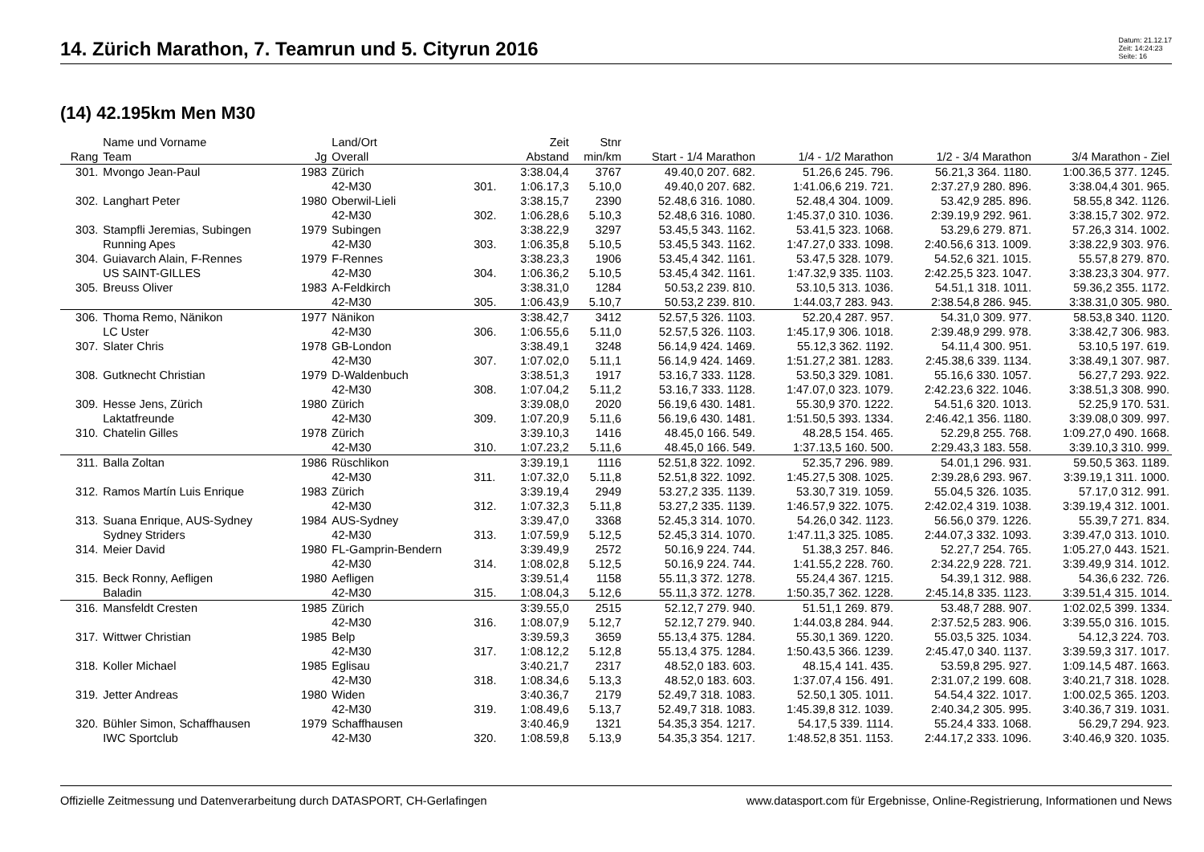14. Zürich Marathon, 7. Teamrun und 5. Cityrun 2016
Datum: 21.12.17
Zeit: 14:24:23
Seite: 16
(14) 42.195km Men M30
| Rang | Name und Vorname Team | Jg | Land/Ort Overall | | Zeit Abstand | Stnr min/km | Start - 1/4 Marathon | 1/4 - 1/2 Marathon | 1/2 - 3/4 Marathon | 3/4 Marathon - Ziel |
| --- | --- | --- | --- | --- | --- | --- | --- | --- | --- | --- |
| 301. | Mvongo Jean-Paul | 1983 | Zürich | | 3:38.04,4 | 3767 | 49.40,0 207. 682. | 51.26,6 245. 796. | 56.21,3 364. 1180. | 1:00.36,5 377. 1245. |
| | | | 42-M30 | 301. | 1:06.17,3 | 5.10,0 | 49.40,0 207. 682. | 1:41.06,6 219. 721. | 2:37.27,9 280. 896. | 3:38.04,4 301. 965. |
| 302. | Langhart Peter | 1980 | Oberwil-Lieli | | 3:38.15,7 | 2390 | 52.48,6 316. 1080. | 52.48,4 304. 1009. | 53.42,9 285. 896. | 58.55,8 342. 1126. |
| | | | 42-M30 | 302. | 1:06.28,6 | 5.10,3 | 52.48,6 316. 1080. | 1:45.37,0 310. 1036. | 2:39.19,9 292. 961. | 3:38.15,7 302. 972. |
| 303. | Stampfli Jeremias, Subingen | 1979 | Subingen | | 3:38.22,9 | 3297 | 53.45,5 343. 1162. | 53.41,5 323. 1068. | 53.29,6 279. 871. | 57.26,3 314. 1002. |
| | Running Apes | | 42-M30 | 303. | 1:06.35,8 | 5.10,5 | 53.45,5 343. 1162. | 1:47.27,0 333. 1098. | 2:40.56,6 313. 1009. | 3:38.22,9 303. 976. |
| 304. | Guiavarch Alain, F-Rennes | 1979 | F-Rennes | | 3:38.23,3 | 1906 | 53.45,4 342. 1161. | 53.47,5 328. 1079. | 54.52,6 321. 1015. | 55.57,8 279. 870. |
| | US SAINT-GILLES | | 42-M30 | 304. | 1:06.36,2 | 5.10,5 | 53.45,4 342. 1161. | 1:47.32,9 335. 1103. | 2:42.25,5 323. 1047. | 3:38.23,3 304. 977. |
| 305. | Breuss Oliver | 1983 | A-Feldkirch | | 3:38.31,0 | 1284 | 50.53,2 239. 810. | 53.10,5 313. 1036. | 54.51,1 318. 1011. | 59.36,2 355. 1172. |
| | | | 42-M30 | 305. | 1:06.43,9 | 5.10,7 | 50.53,2 239. 810. | 1:44.03,7 283. 943. | 2:38.54,8 286. 945. | 3:38.31,0 305. 980. |
| 306. | Thoma Remo, Nänikon | 1977 | Nänikon | | 3:38.42,7 | 3412 | 52.57,5 326. 1103. | 52.20,4 287. 957. | 54.31,0 309. 977. | 58.53,8 340. 1120. |
| | LC Uster | | 42-M30 | 306. | 1:06.55,6 | 5.11,0 | 52.57,5 326. 1103. | 1:45.17,9 306. 1018. | 2:39.48,9 299. 978. | 3:38.42,7 306. 983. |
| 307. | Slater Chris | 1978 | GB-London | | 3:38.49,1 | 3248 | 56.14,9 424. 1469. | 55.12,3 362. 1192. | 54.11,4 300. 951. | 53.10,5 197. 619. |
| | | | 42-M30 | 307. | 1:07.02,0 | 5.11,1 | 56.14,9 424. 1469. | 1:51.27,2 381. 1283. | 2:45.38,6 339. 1134. | 3:38.49,1 307. 987. |
| 308. | Gutknecht Christian | 1979 | D-Waldenbuch | | 3:38.51,3 | 1917 | 53.16,7 333. 1128. | 53.50,3 329. 1081. | 55.16,6 330. 1057. | 56.27,7 293. 922. |
| | | | 42-M30 | 308. | 1:07.04,2 | 5.11,2 | 53.16,7 333. 1128. | 1:47.07,0 323. 1079. | 2:42.23,6 322. 1046. | 3:38.51,3 308. 990. |
| 309. | Hesse Jens, Zürich | 1980 | Zürich | | 3:39.08,0 | 2020 | 56.19,6 430. 1481. | 55.30,9 370. 1222. | 54.51,6 320. 1013. | 52.25,9 170. 531. |
| | Laktatfreunde | | 42-M30 | 309. | 1:07.20,9 | 5.11,6 | 56.19,6 430. 1481. | 1:51.50,5 393. 1334. | 2:46.42,1 356. 1180. | 3:39.08,0 309. 997. |
| 310. | Chatelin Gilles | 1978 | Zürich | | 3:39.10,3 | 1416 | 48.45,0 166. 549. | 48.28,5 154. 465. | 52.29,8 255. 768. | 1:09.27,0 490. 1668. |
| | | | 42-M30 | 310. | 1:07.23,2 | 5.11,6 | 48.45,0 166. 549. | 1:37.13,5 160. 500. | 2:29.43,3 183. 558. | 3:39.10,3 310. 999. |
| 311. | Balla Zoltan | 1986 | Rüschlikon | | 3:39.19,1 | 1116 | 52.51,8 322. 1092. | 52.35,7 296. 989. | 54.01,1 296. 931. | 59.50,5 363. 1189. |
| | | | 42-M30 | 311. | 1:07.32,0 | 5.11,8 | 52.51,8 322. 1092. | 1:45.27,5 308. 1025. | 2:39.28,6 293. 967. | 3:39.19,1 311. 1000. |
| 312. | Ramos Martín Luis Enrique | 1983 | Zürich | | 3:39.19,4 | 2949 | 53.27,2 335. 1139. | 53.30,7 319. 1059. | 55.04,5 326. 1035. | 57.17,0 312. 991. |
| | | | 42-M30 | 312. | 1:07.32,3 | 5.11,8 | 53.27,2 335. 1139. | 1:46.57,9 322. 1075. | 2:42.02,4 319. 1038. | 3:39.19,4 312. 1001. |
| 313. | Suana Enrique, AUS-Sydney | 1984 | AUS-Sydney | | 3:39.47,0 | 3368 | 52.45,3 314. 1070. | 54.26,0 342. 1123. | 56.56,0 379. 1226. | 55.39,7 271. 834. |
| | Sydney Striders | | 42-M30 | 313. | 1:07.59,9 | 5.12,5 | 52.45,3 314. 1070. | 1:47.11,3 325. 1085. | 2:44.07,3 332. 1093. | 3:39.47,0 313. 1010. |
| 314. | Meier David | 1980 | FL-Gamprin-Bendern | | 3:39.49,9 | 2572 | 50.16,9 224. 744. | 51.38,3 257. 846. | 52.27,7 254. 765. | 1:05.27,0 443. 1521. |
| | | | 42-M30 | 314. | 1:08.02,8 | 5.12,5 | 50.16,9 224. 744. | 1:41.55,2 228. 760. | 2:34.22,9 228. 721. | 3:39.49,9 314. 1012. |
| 315. | Beck Ronny, Aefligen | 1980 | Aefligen | | 3:39.51,4 | 1158 | 55.11,3 372. 1278. | 55.24,4 367. 1215. | 54.39,1 312. 988. | 54.36,6 232. 726. |
| | Baladin | | 42-M30 | 315. | 1:08.04,3 | 5.12,6 | 55.11,3 372. 1278. | 1:50.35,7 362. 1228. | 2:45.14,8 335. 1123. | 3:39.51,4 315. 1014. |
| 316. | Mansfeldt Cresten | 1985 | Zürich | | 3:39.55,0 | 2515 | 52.12,7 279. 940. | 51.51,1 269. 879. | 53.48,7 288. 907. | 1:02.02,5 399. 1334. |
| | | | 42-M30 | 316. | 1:08.07,9 | 5.12,7 | 52.12,7 279. 940. | 1:44.03,8 284. 944. | 2:37.52,5 283. 906. | 3:39.55,0 316. 1015. |
| 317. | Wittwer Christian | 1985 | Belp | | 3:39.59,3 | 3659 | 55.13,4 375. 1284. | 55.30,1 369. 1220. | 55.03,5 325. 1034. | 54.12,3 224. 703. |
| | | | 42-M30 | 317. | 1:08.12,2 | 5.12,8 | 55.13,4 375. 1284. | 1:50.43,5 366. 1239. | 2:45.47,0 340. 1137. | 3:39.59,3 317. 1017. |
| 318. | Koller Michael | 1985 | Eglisau | | 3:40.21,7 | 2317 | 48.52,0 183. 603. | 48.15,4 141. 435. | 53.59,8 295. 927. | 1:09.14,5 487. 1663. |
| | | | 42-M30 | 318. | 1:08.34,6 | 5.13,3 | 48.52,0 183. 603. | 1:37.07,4 156. 491. | 2:31.07,2 199. 608. | 3:40.21,7 318. 1028. |
| 319. | Jetter Andreas | 1980 | Widen | | 3:40.36,7 | 2179 | 52.49,7 318. 1083. | 52.50,1 305. 1011. | 54.54,4 322. 1017. | 1:00.02,5 365. 1203. |
| | | | 42-M30 | 319. | 1:08.49,6 | 5.13,7 | 52.49,7 318. 1083. | 1:45.39,8 312. 1039. | 2:40.34,2 305. 995. | 3:40.36,7 319. 1031. |
| 320. | Bühler Simon, Schaffhausen | 1979 | Schaffhausen | | 3:40.46,9 | 1321 | 54.35,3 354. 1217. | 54.17,5 339. 1114. | 55.24,4 333. 1068. | 56.29,7 294. 923. |
| | IWC Sportclub | | 42-M30 | 320. | 1:08.59,8 | 5.13,9 | 54.35,3 354. 1217. | 1:48.52,8 351. 1153. | 2:44.17,2 333. 1096. | 3:40.46,9 320. 1035. |
Offizielle Zeitmessung und Datenverarbeitung durch DATASPORT, CH-Gerlafingen www.datasport.com für Ergebnisse, Online-Registrierung, Informationen und News